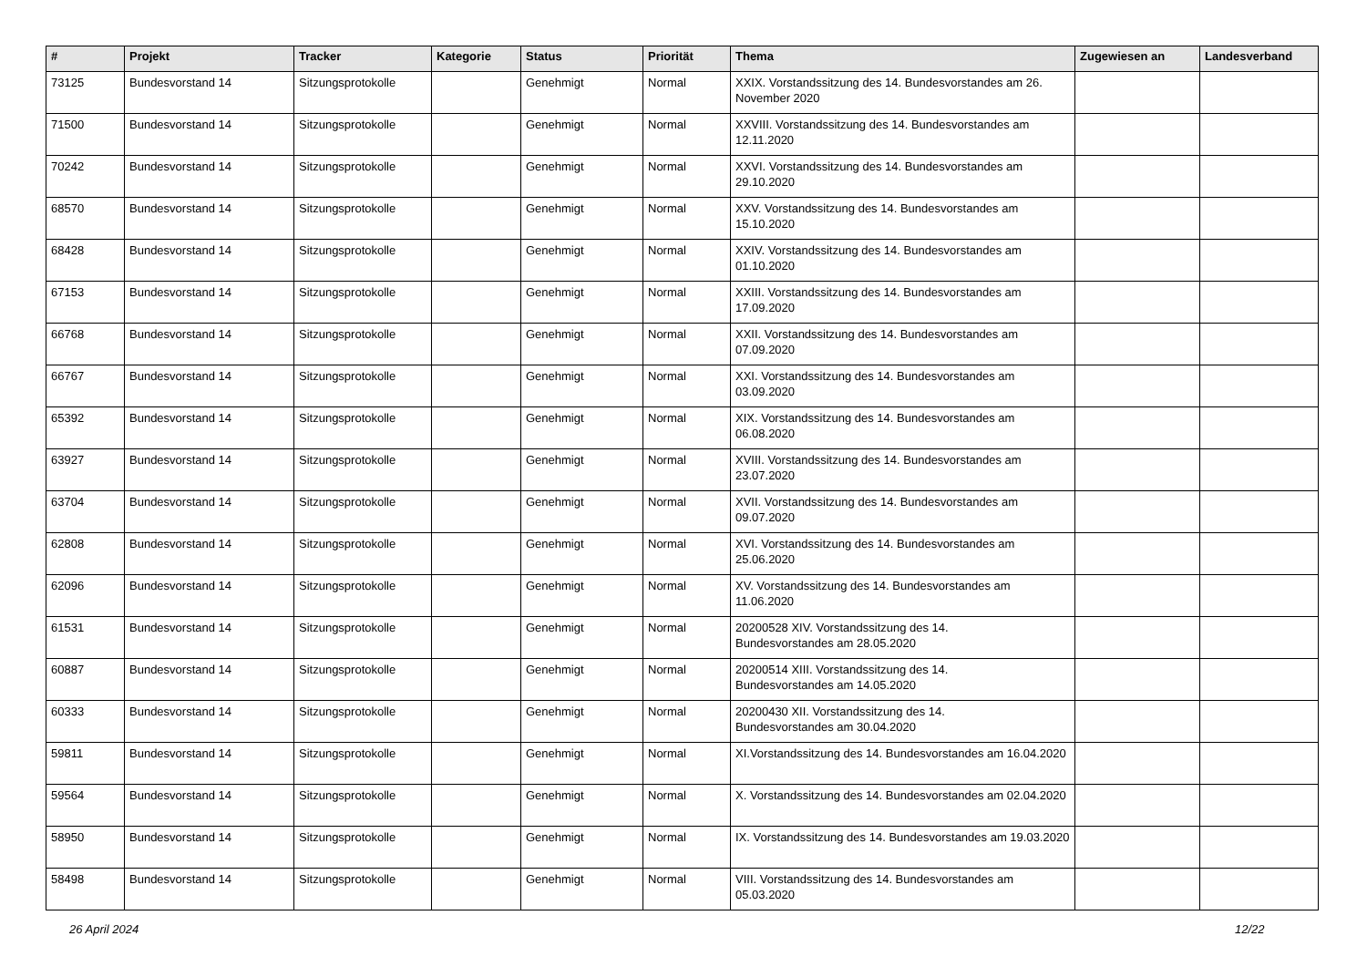| # | Projekt | Tracker | Kategorie | Status | Priorität | Thema | Zugewiesen an | Landesverband |
| --- | --- | --- | --- | --- | --- | --- | --- | --- |
| 73125 | Bundesvorstand 14 | Sitzungsprotokolle | | Genehmigt | Normal | XXIX. Vorstandssitzung des 14. Bundesvorstandes am 26. November 2020 | | |
| 71500 | Bundesvorstand 14 | Sitzungsprotokolle | | Genehmigt | Normal | XXVIII. Vorstandssitzung des 14. Bundesvorstandes am 12.11.2020 | | |
| 70242 | Bundesvorstand 14 | Sitzungsprotokolle | | Genehmigt | Normal | XXVI. Vorstandssitzung des 14. Bundesvorstandes am 29.10.2020 | | |
| 68570 | Bundesvorstand 14 | Sitzungsprotokolle | | Genehmigt | Normal | XXV. Vorstandssitzung des 14. Bundesvorstandes am 15.10.2020 | | |
| 68428 | Bundesvorstand 14 | Sitzungsprotokolle | | Genehmigt | Normal | XXIV. Vorstandssitzung des 14. Bundesvorstandes am 01.10.2020 | | |
| 67153 | Bundesvorstand 14 | Sitzungsprotokolle | | Genehmigt | Normal | XXIII. Vorstandssitzung des 14. Bundesvorstandes am 17.09.2020 | | |
| 66768 | Bundesvorstand 14 | Sitzungsprotokolle | | Genehmigt | Normal | XXII. Vorstandssitzung des 14. Bundesvorstandes am 07.09.2020 | | |
| 66767 | Bundesvorstand 14 | Sitzungsprotokolle | | Genehmigt | Normal | XXI. Vorstandssitzung des 14. Bundesvorstandes am 03.09.2020 | | |
| 65392 | Bundesvorstand 14 | Sitzungsprotokolle | | Genehmigt | Normal | XIX. Vorstandssitzung des 14. Bundesvorstandes am 06.08.2020 | | |
| 63927 | Bundesvorstand 14 | Sitzungsprotokolle | | Genehmigt | Normal | XVIII. Vorstandssitzung des 14. Bundesvorstandes am 23.07.2020 | | |
| 63704 | Bundesvorstand 14 | Sitzungsprotokolle | | Genehmigt | Normal | XVII. Vorstandssitzung des 14. Bundesvorstandes am 09.07.2020 | | |
| 62808 | Bundesvorstand 14 | Sitzungsprotokolle | | Genehmigt | Normal | XVI. Vorstandssitzung des 14. Bundesvorstandes am 25.06.2020 | | |
| 62096 | Bundesvorstand 14 | Sitzungsprotokolle | | Genehmigt | Normal | XV. Vorstandssitzung des 14. Bundesvorstandes am 11.06.2020 | | |
| 61531 | Bundesvorstand 14 | Sitzungsprotokolle | | Genehmigt | Normal | 20200528 XIV. Vorstandssitzung des 14. Bundesvorstandes am 28.05.2020 | | |
| 60887 | Bundesvorstand 14 | Sitzungsprotokolle | | Genehmigt | Normal | 20200514 XIII. Vorstandssitzung des 14. Bundesvorstandes am 14.05.2020 | | |
| 60333 | Bundesvorstand 14 | Sitzungsprotokolle | | Genehmigt | Normal | 20200430 XII. Vorstandssitzung des 14. Bundesvorstandes am 30.04.2020 | | |
| 59811 | Bundesvorstand 14 | Sitzungsprotokolle | | Genehmigt | Normal | XI.Vorstandssitzung des 14. Bundesvorstandes am 16.04.2020 | | |
| 59564 | Bundesvorstand 14 | Sitzungsprotokolle | | Genehmigt | Normal | X. Vorstandssitzung des 14. Bundesvorstandes am 02.04.2020 | | |
| 58950 | Bundesvorstand 14 | Sitzungsprotokolle | | Genehmigt | Normal | IX. Vorstandssitzung des 14. Bundesvorstandes am 19.03.2020 | | |
| 58498 | Bundesvorstand 14 | Sitzungsprotokolle | | Genehmigt | Normal | VIII. Vorstandssitzung des 14. Bundesvorstandes am 05.03.2020 | | |
26 April 2024 12/22